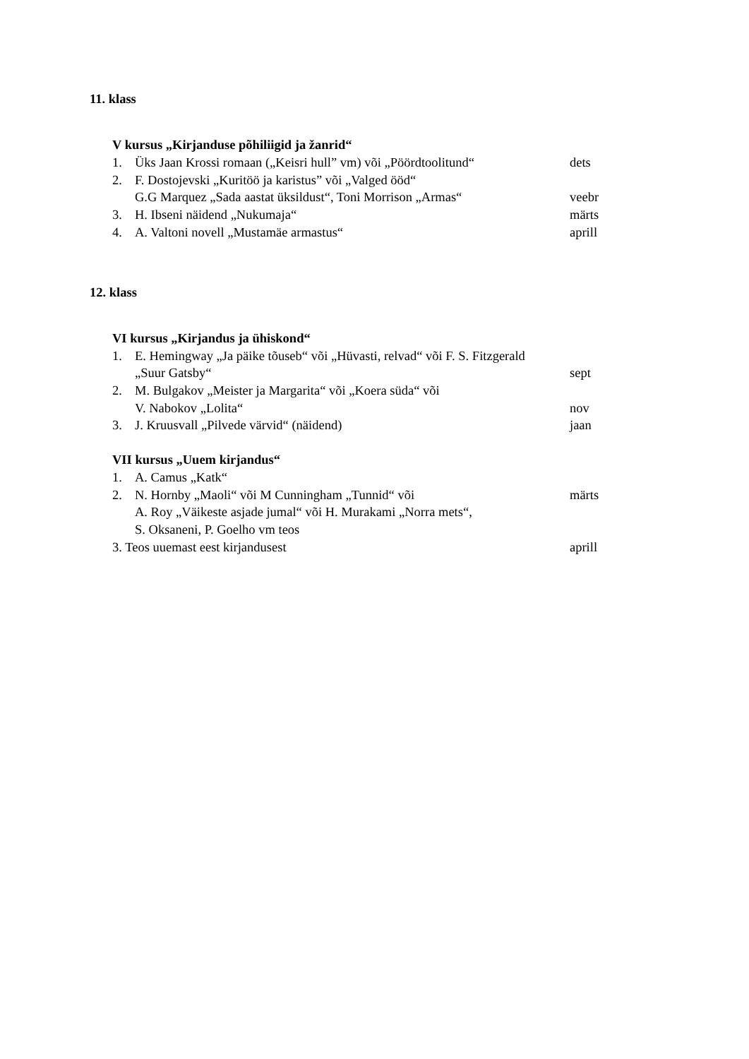11. klass
V kursus „Kirjanduse põhiliigid ja žanrid“
1. Üks Jaan Krossi romaan („Keisri hull” vm) või „Pöördtoolitund“dets
2. F. Dostojevski „Kuritöö ja karistus” või „Valged ööd“
G.G Marquez „Sada aastat üksildust“, Toni Morrison „Armas“veebr
3. H. Ibseni näidend „Nukumaja“märts
4. A. Valtoni novell „Mustamäe armastus“aprill
12. klass
VI kursus „Kirjandus ja ühiskond“
1. E. Hemingway „Ja päike tõuseb“ või „Hüvasti, relvad“ või F. S. Fitzgerald
„Suur Gatsby“sept
2. M. Bulgakov „Meister ja Margarita“ või „Koera süda“ või
V. Nabokov „Lolita“nov
3. J. Kruusvall „Pilvede värvid“ (näidend) jaan
VII kursus „Uuem kirjandus“
1. A. Camus „Katk“
2. N. Hornby „Maoli“ või M Cunningham „Tunnid“ või märts
A. Roy „Väikeste asjade jumal“ või H. Murakami „Norra mets“,
S. Oksaneni, P. Goelho vm teos
3. Teos uuemast eest kirjandusest aprill